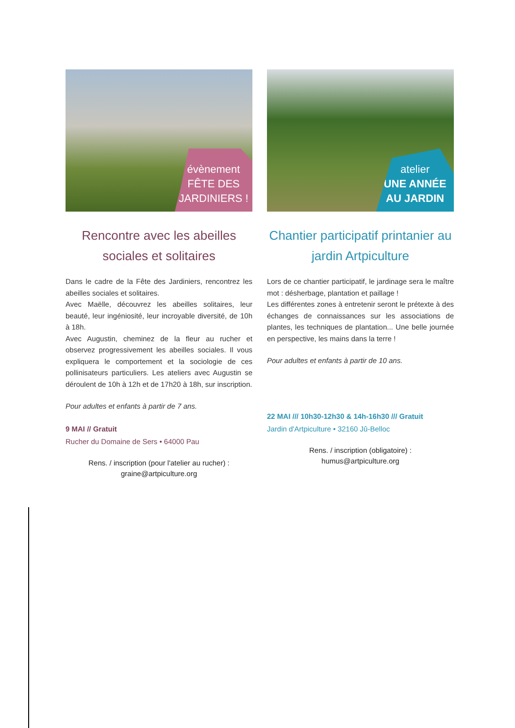évènement
FÊTE DES
JARDINIERS !
Rencontre avec les abeilles sociales et solitaires
Dans le cadre de la Fête des Jardiniers, rencontrez les abeilles sociales et solitaires.
Avec Maëlle, découvrez les abeilles solitaires, leur beauté, leur ingéniosité, leur incroyable diversité, de 10h à 18h.
Avec Augustin, cheminez de la fleur au rucher et observez progressivement les abeilles sociales. Il vous expliquera le comportement et la sociologie de ces pollinisateurs particuliers. Les ateliers avec Augustin se déroulent de 10h à 12h et de 17h20 à 18h, sur inscription.
Pour adultes et enfants à partir de 7 ans.
9 MAI // Gratuit
Rucher du Domaine de Sers • 64000 Pau
Rens. / inscription (pour l'atelier au rucher) : graine@artpiculture.org
atelier
UNE ANNÉE
AU JARDIN
Chantier participatif printanier au jardin Artpiculture
Lors de ce chantier participatif, le jardinage sera le maître mot : désherbage, plantation et paillage !
Les différentes zones à entretenir seront le prétexte à des échanges de connaissances sur les associations de plantes, les techniques de plantation... Une belle journée en perspective, les mains dans la terre !
Pour adultes et enfants à partir de 10 ans.
22 MAI /// 10h30-12h30 & 14h-16h30 /// Gratuit
Jardin d'Artpiculture • 32160 Jû-Belloc
Rens. / inscription (obligatoire) :
humus@artpiculture.org